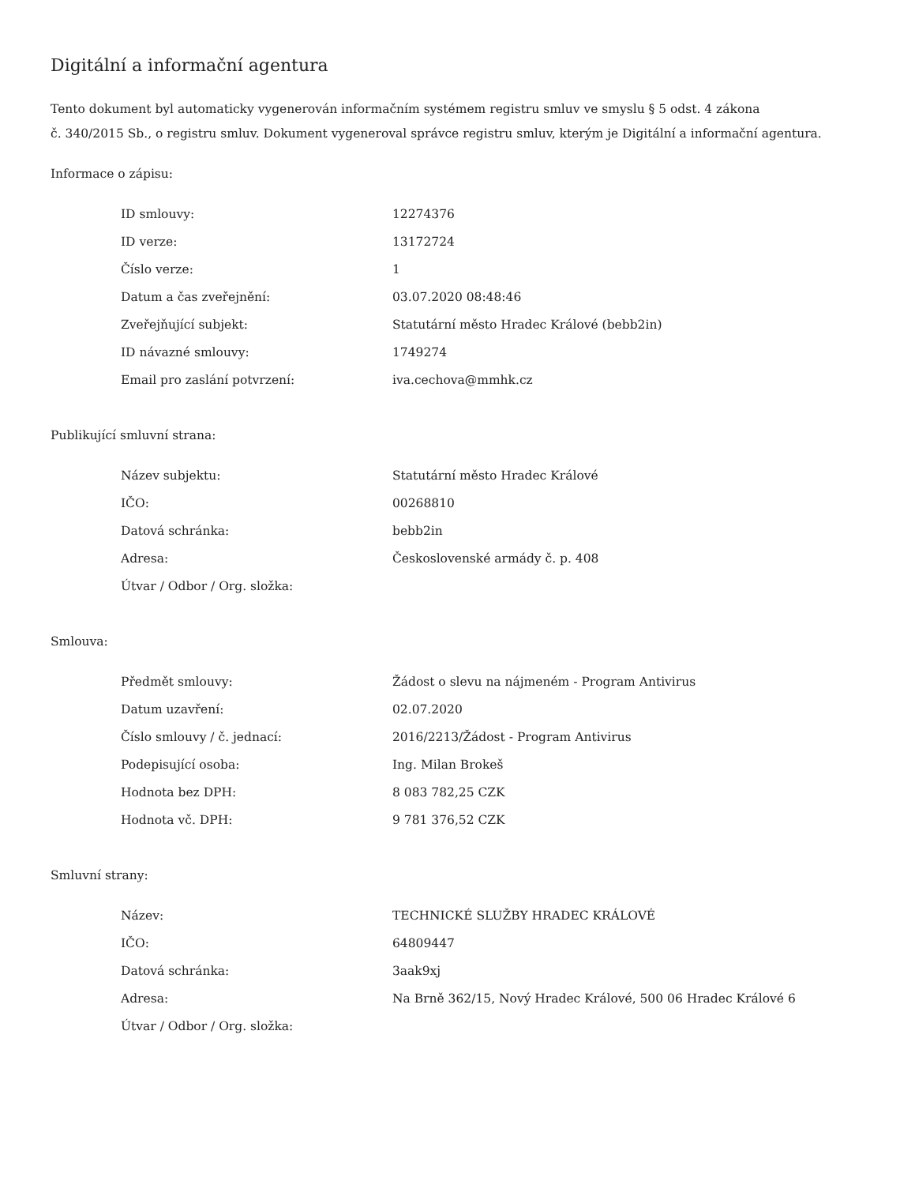Digitální a informační agentura
Tento dokument byl automaticky vygenerován informačním systémem registru smluv ve smyslu § 5 odst. 4 zákona
č. 340/2015 Sb., o registru smluv. Dokument vygeneroval správce registru smluv, kterým je Digitální a informační agentura.
Informace o zápisu:
| ID smlouvy: | 12274376 |
| ID verze: | 13172724 |
| Číslo verze: | 1 |
| Datum a čas zveřejnění: | 03.07.2020 08:48:46 |
| Zveřejňující subjekt: | Statutární město Hradec Králové (bebb2in) |
| ID návazné smlouvy: | 1749274 |
| Email pro zaslání potvrzení: | iva.cechova@mmhk.cz |
Publikující smluvní strana:
| Název subjektu: | Statutární město Hradec Králové |
| IČO: | 00268810 |
| Datová schránka: | bebb2in |
| Adresa: | Československé armády č. p. 408 |
| Útvar / Odbor / Org. složka: | |
Smlouva:
| Předmět smlouvy: | Žádost o slevu na nájmeném - Program Antivirus |
| Datum uzavření: | 02.07.2020 |
| Číslo smlouvy / č. jednací: | 2016/2213/Žádost - Program Antivirus |
| Podepisující osoba: | Ing. Milan Brokeš |
| Hodnota bez DPH: | 8 083 782,25 CZK |
| Hodnota vč. DPH: | 9 781 376,52 CZK |
Smluvní strany:
| Název: | TECHNICKÉ SLUŽBY HRADEC KRÁLOVÉ |
| IČO: | 64809447 |
| Datová schránka: | 3aak9xj |
| Adresa: | Na Brně 362/15, Nový Hradec Králové, 500 06 Hradec Králové 6 |
| Útvar / Odbor / Org. složka: | |